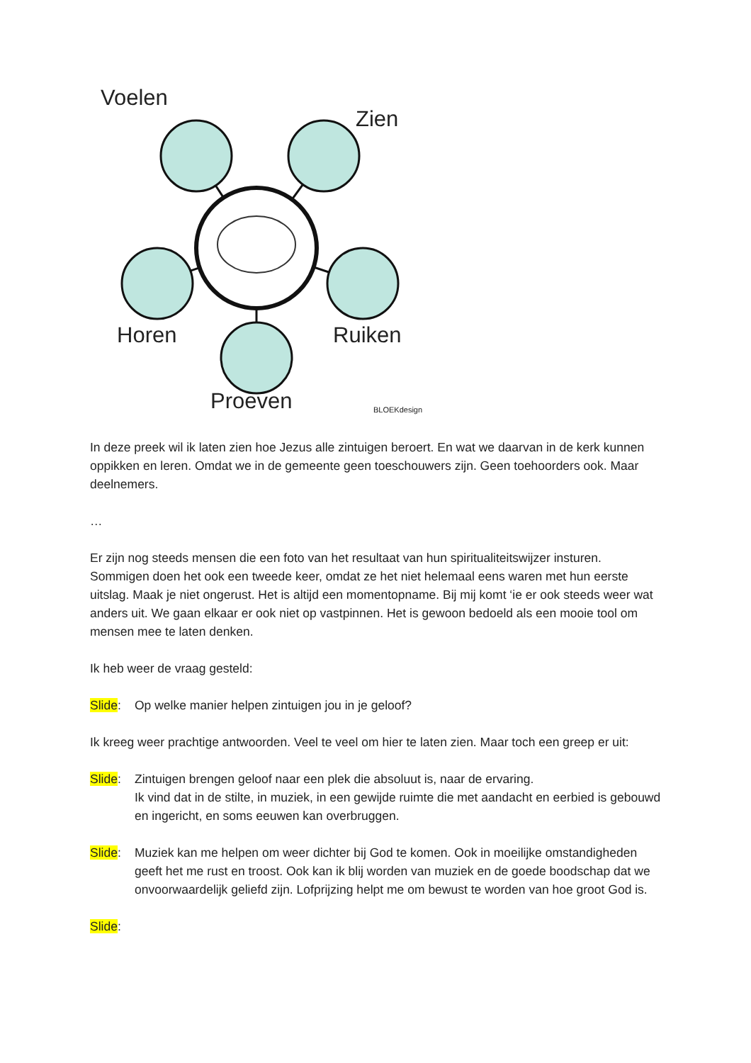Voelen
Zien
Horen Ruiken
Proeven BLOEKdesign
In deze preek wil ik laten zien hoe Jezus alle zintuigen beroert. En wat we daarvan in de kerk kunnen oppikken en leren. Omdat we in de gemeente geen toeschouwers zijn. Geen toehoorders ook. Maar deelnemers.
…
Er zijn nog steeds mensen die een foto van het resultaat van hun spiritualiteitswijzer insturen. Sommigen doen het ook een tweede keer, omdat ze het niet helemaal eens waren met hun eerste uitslag. Maak je niet ongerust. Het is altijd een momentopname. Bij mij komt ‘ie er ook steeds weer wat anders uit. We gaan elkaar er ook niet op vastpinnen. Het is gewoon bedoeld als een mooie tool om mensen mee te laten denken.
Ik heb weer de vraag gesteld:
Slide: Op welke manier helpen zintuigen jou in je geloof?
Ik kreeg weer prachtige antwoorden. Veel te veel om hier te laten zien. Maar toch een greep er uit:
Slide: Zintuigen brengen geloof naar een plek die absoluut is, naar de ervaring.
Ik vind dat in de stilte, in muziek, in een gewijde ruimte die met aandacht en eerbied is gebouwd en ingericht, en soms eeuwen kan overbruggen.
Slide: Muziek kan me helpen om weer dichter bij God te komen. Ook in moeilijke omstandigheden geeft het me rust en troost. Ook kan ik blij worden van muziek en de goede boodschap dat we onvoorwaardelijk geliefd zijn. Lofprijzing helpt me om bewust te worden van hoe groot God is.
Slide: